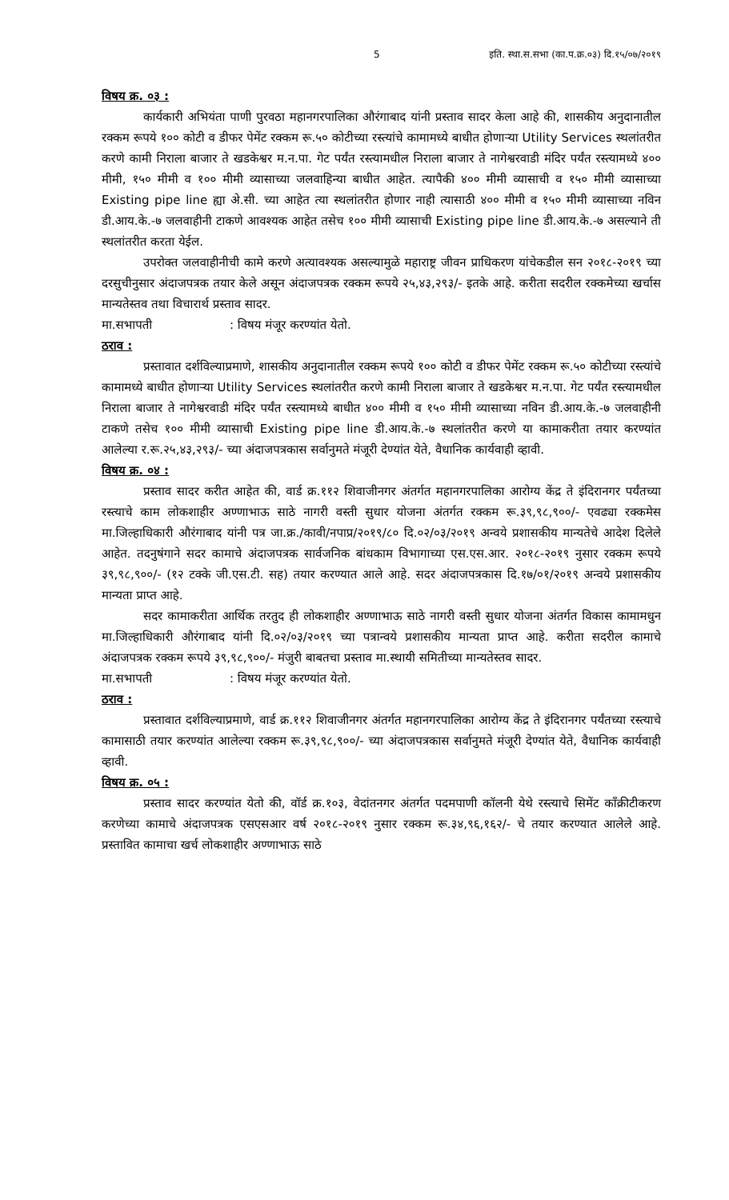5 इति. स्था.स.सभा (का.प.क्र.०३) दि.१५/०७/२०१९
विषय क्र. ०३ :
कार्यकारी अभियंता पाणी पुरवठा महानगरपालिका औरंगाबाद यांनी प्रस्ताव सादर केला आहे की, शासकीय अनुदानातील रक्कम रूपये १०० कोटी व डीफर पेमेंट रक्कम रू.५० कोटीच्या रस्त्यांचे कामामध्ये बाधीत होणाऱ्या Utility Services स्थलांतरीत करणे कामी निराला बाजार ते खडकेश्वर म.न.पा. गेट पर्यंत रस्त्यामधील निराला बाजार ते नागेश्वरवाडी मंदिर पर्यंत रस्त्यामध्ये ४०० मीमी, १५० मीमी व १०० मीमी व्यासाच्या जलवाहिन्या बाधीत आहेत. त्यापैकी ४०० मीमी व्यासाची व १५० मीमी व्यासाच्या Existing pipe line ह्या अे.सी. च्या आहेत त्या स्थलांतरीत होणार नाही त्यासाठी ४०० मीमी व १५० मीमी व्यासाच्या नविन डी.आय.के.-७ जलवाहीनी टाकणे आवश्यक आहेत तसेच १०० मीमी व्यासाची Existing pipe line डी.आय.के.-७ असल्याने ती स्थलांतरीत करता येईल.
उपरोक्त जलवाहीनीची कामे करणे अत्यावश्यक असल्यामुळे महाराष्ट्र जीवन प्राधिकरण यांचेकडील सन २०१८-२०१९ च्या दरसुचीनुसार अंदाजपत्रक तयार केले असून अंदाजपत्रक रक्कम रूपये २५,४३,२९३/- इतके आहे. करीता सदरील रक्कमेच्या खर्चास मान्यतेस्तव तथा विचारार्थ प्रस्ताव सादर.
मा.सभापती: विषय मंजूर करण्यांत येतो.
ठराव :
प्रस्तावात दर्शविल्याप्रमाणे, शासकीय अनुदानातील रक्कम रूपये १०० कोटी व डीफर पेमेंट रक्कम रू.५० कोटीच्या रस्त्यांचे कामामध्ये बाधीत होणाऱ्या Utility Services स्थलांतरीत करणे कामी निराला बाजार ते खडकेश्वर म.न.पा. गेट पर्यंत रस्त्यामधील निराला बाजार ते नागेश्वरवाडी मंदिर पर्यंत रस्त्यामध्ये बाधीत ४०० मीमी व १५० मीमी व्यासाच्या नविन डी.आय.के.-७ जलवाहीनी टाकणे तसेच १०० मीमी व्यासाची Existing pipe line डी.आय.के.-७ स्थलांतरीत करणे या कामाकरीता तयार करण्यांत आलेल्या र.रू.२५,४३,२९३/- च्या अंदाजपत्रकास सर्वानुमते मंजूरी देण्यांत येते, वैधानिक कार्यवाही व्हावी.
विषय क्र. ०४ :
प्रस्ताव सादर करीत आहेत की, वार्ड क्र.११२ शिवाजीनगर अंतर्गत महानगरपालिका आरोग्य केंद्र ते इंदिरानगर पर्यंतच्या रस्त्याचे काम लोकशाहीर अण्णाभाऊ साठे नागरी वस्ती सुधार योजना अंतर्गत रक्कम रू.३९,९८,९००/- एवढ्या रक्कमेस मा.जिल्हाधिकारी औरंगाबाद यांनी पत्र जा.क्र./कावी/नपाप्र/२०१९/८० दि.०२/०३/२०१९ अन्वये प्रशासकीय मान्यतेचे आदेश दिलेले आहेत. तदनुषंगाने सदर कामाचे अंदाजपत्रक सार्वजनिक बांधकाम विभागाच्या एस.एस.आर. २०१८-२०१९ नुसार रक्कम रूपये ३९,९८,९००/- (१२ टक्के जी.एस.टी. सह) तयार करण्यात आले आहे. सदर अंदाजपत्रकास दि.१७/०१/२०१९ अन्वये प्रशासकीय मान्यता प्राप्त आहे.
सदर कामाकरीता आर्थिक तरतुद ही लोकशाहीर अण्णाभाऊ साठे नागरी वस्ती सुधार योजना अंतर्गत विकास कामामधुन मा.जिल्हाधिकारी औरंगाबाद यांनी दि.०२/०३/२०१९ च्या पत्रान्वये प्रशासकीय मान्यता प्राप्त आहे. करीता सदरील कामाचे अंदाजपत्रक रक्कम रूपये ३९,९८,९००/- मंजुरी बाबतचा प्रस्ताव मा.स्थायी समितीच्या मान्यतेस्तव सादर.
मा.सभापती: विषय मंजूर करण्यांत येतो.
ठराव :
प्रस्तावात दर्शविल्याप्रमाणे, वार्ड क्र.११२ शिवाजीनगर अंतर्गत महानगरपालिका आरोग्य केंद्र ते इंदिरानगर पर्यंतच्या रस्त्याचे कामासाठी तयार करण्यांत आलेल्या रक्कम रू.३९,९८,९००/- च्या अंदाजपत्रकास सर्वानुमते मंजूरी देण्यांत येते, वैधानिक कार्यवाही व्हावी.
विषय क्र. ०५ :
प्रस्ताव सादर करण्यांत येतो की, वॉर्ड क्र.१०३, वेदांतनगर अंतर्गत पदमपाणी कॉलनी येथे रस्त्याचे सिमेंट कॉंक्रीटीकरण करणेच्या कामाचे अंदाजपत्रक एसएसआर वर्ष २०१८-२०१९ नुसार रक्कम रू.३४,९६,१६२/- चे तयार करण्यात आलेले आहे. प्रस्तावित कामाचा खर्च लोकशाहीर अण्णाभाऊ साठे